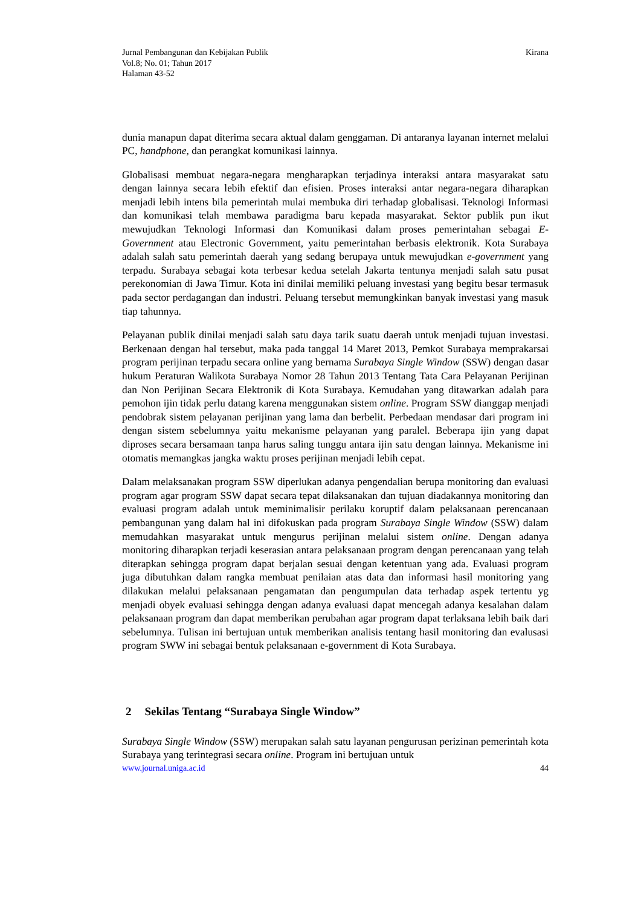Jurnal Pembangunan dan Kebijakan Publik
Vol.8; No. 01; Tahun 2017
Halaman 43-52
Kirana
dunia manapun dapat diterima secara aktual dalam genggaman. Di antaranya layanan internet melalui PC, handphone, dan perangkat komunikasi lainnya.
Globalisasi membuat negara-negara mengharapkan terjadinya interaksi antara masyarakat satu dengan lainnya secara lebih efektif dan efisien. Proses interaksi antar negara-negara diharapkan menjadi lebih intens bila pemerintah mulai membuka diri terhadap globalisasi. Teknologi Informasi dan komunikasi telah membawa paradigma baru kepada masyarakat. Sektor publik pun ikut mewujudkan Teknologi Informasi dan Komunikasi dalam proses pemerintahan sebagai E-Government atau Electronic Government, yaitu pemerintahan berbasis elektronik. Kota Surabaya adalah salah satu pemerintah daerah yang sedang berupaya untuk mewujudkan e-government yang terpadu. Surabaya sebagai kota terbesar kedua setelah Jakarta tentunya menjadi salah satu pusat perekonomian di Jawa Timur. Kota ini dinilai memiliki peluang investasi yang begitu besar termasuk pada sector perdagangan dan industri. Peluang tersebut memungkinkan banyak investasi yang masuk tiap tahunnya.
Pelayanan publik dinilai menjadi salah satu daya tarik suatu daerah untuk menjadi tujuan investasi. Berkenaan dengan hal tersebut, maka pada tanggal 14 Maret 2013, Pemkot Surabaya memprakarsai program perijinan terpadu secara online yang bernama Surabaya Single Window (SSW) dengan dasar hukum Peraturan Walikota Surabaya Nomor 28 Tahun 2013 Tentang Tata Cara Pelayanan Perijinan dan Non Perijinan Secara Elektronik di Kota Surabaya. Kemudahan yang ditawarkan adalah para pemohon ijin tidak perlu datang karena menggunakan sistem online. Program SSW dianggap menjadi pendobrak sistem pelayanan perijinan yang lama dan berbelit. Perbedaan mendasar dari program ini dengan sistem sebelumnya yaitu mekanisme pelayanan yang paralel. Beberapa ijin yang dapat diproses secara bersamaan tanpa harus saling tunggu antara ijin satu dengan lainnya. Mekanisme ini otomatis memangkas jangka waktu proses perijinan menjadi lebih cepat.
Dalam melaksanakan program SSW diperlukan adanya pengendalian berupa monitoring dan evaluasi program agar program SSW dapat secara tepat dilaksanakan dan tujuan diadakannya monitoring dan evaluasi program adalah untuk meminimalisir perilaku koruptif dalam pelaksanaan perencanaan pembangunan yang dalam hal ini difokuskan pada program Surabaya Single Window (SSW) dalam memudahkan masyarakat untuk mengurus perijinan melalui sistem online. Dengan adanya monitoring diharapkan terjadi keserasian antara pelaksanaan program dengan perencanaan yang telah diterapkan sehingga program dapat berjalan sesuai dengan ketentuan yang ada. Evaluasi program juga dibutuhkan dalam rangka membuat penilaian atas data dan informasi hasil monitoring yang dilakukan melalui pelaksanaan pengamatan dan pengumpulan data terhadap aspek tertentu yg menjadi obyek evaluasi sehingga dengan adanya evaluasi dapat mencegah adanya kesalahan dalam pelaksanaan program dan dapat memberikan perubahan agar program dapat terlaksana lebih baik dari sebelumnya. Tulisan ini bertujuan untuk memberikan analisis tentang hasil monitoring dan evalusasi program SWW ini sebagai bentuk pelaksanaan e-government di Kota Surabaya.
2 Sekilas Tentang “Surabaya Single Window”
Surabaya Single Window (SSW) merupakan salah satu layanan pengurusan perizinan pemerintah kota Surabaya yang terintegrasi secara online. Program ini bertujuan untuk
www.journal.uniga.ac.id 44